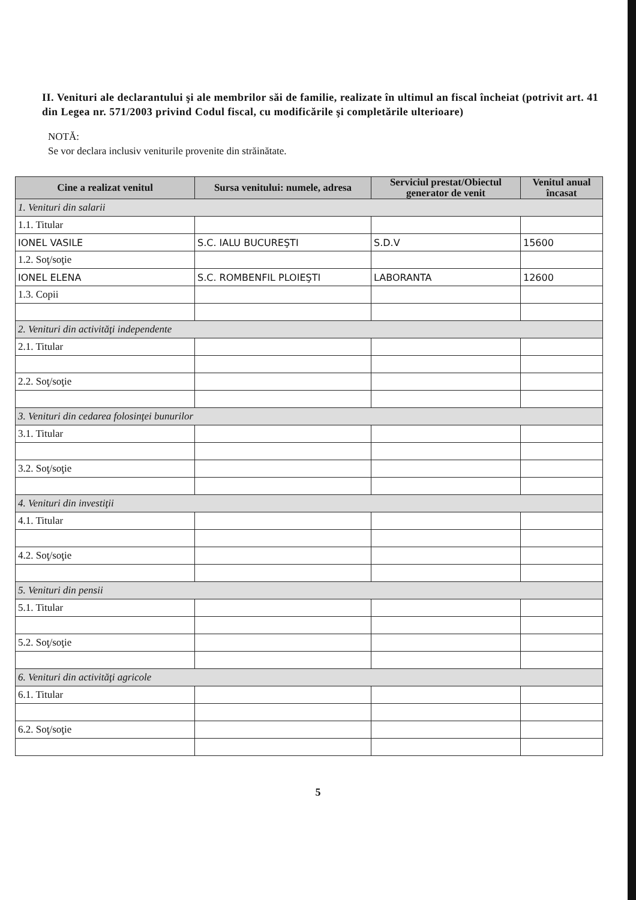II. Venituri ale declarantului şi ale membrilor săi de familie, realizate în ultimul an fiscal încheiat (potrivit art. 41 din Legea nr. 571/2003 privind Codul fiscal, cu modificările şi completările ulterioare)
NOTĂ:
Se vor declara inclusiv veniturile provenite din străinătate.
| Cine a realizat venitul | Sursa venitului: numele, adresa | Serviciul prestat/Obiectul generator de venit | Venitul anual încasat |
| --- | --- | --- | --- |
| 1. Venituri din salarii | | | |
| 1.1. Titular | | | |
| IONEL VASILE | S.C. IALU BUCUREŞTI | S.D.V | 15600 |
| 1.2. Soţ/soţie | | | |
| IONEL ELENA | S.C. ROMBENFIL PLOIEŞTI | LABORANTA | 12600 |
| 1.3. Copii | | | |
| 2. Venituri din activităţi independente | | | |
| 2.1. Titular | | | |
| 2.2. Soţ/soţie | | | |
| 3. Venituri din cedarea folosinţei bunurilor | | | |
| 3.1. Titular | | | |
| 3.2. Soţ/soţie | | | |
| 4. Venituri din investiţii | | | |
| 4.1. Titular | | | |
| 4.2. Soţ/soţie | | | |
| 5. Venituri din pensii | | | |
| 5.1. Titular | | | |
| 5.2. Soţ/soţie | | | |
| 6. Venituri din activităţi agricole | | | |
| 6.1. Titular | | | |
| 6.2. Soţ/soţie | | | |
5